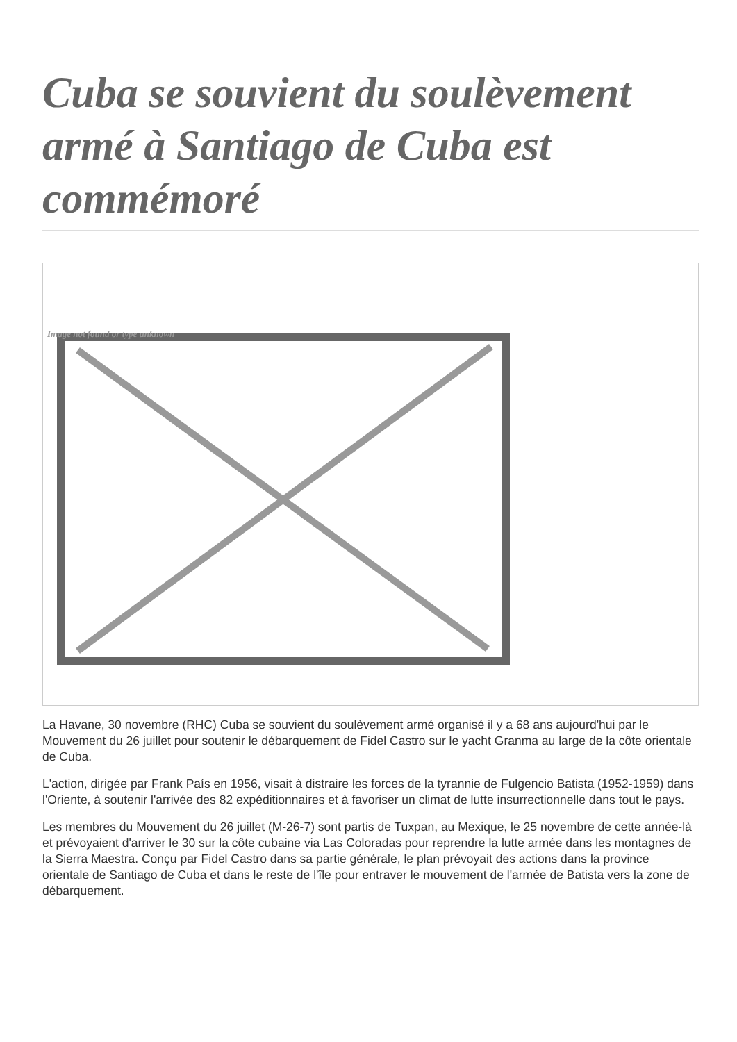Cuba se souvient du soulèvement armé à Santiago de Cuba est commémoré
Image not found or type unknown
La Havane, 30 novembre (RHC) Cuba se souvient du soulèvement armé organisé il y a 68 ans aujourd'hui par le Mouvement du 26 juillet pour soutenir le débarquement de Fidel Castro sur le yacht Granma au large de la côte orientale de Cuba.
L'action, dirigée par Frank País en 1956, visait à distraire les forces de la tyrannie de Fulgencio Batista (1952-1959) dans l'Oriente, à soutenir l'arrivée des 82 expéditionnaires et à favoriser un climat de lutte insurrectionnelle dans tout le pays.
Les membres du Mouvement du 26 juillet (M-26-7) sont partis de Tuxpan, au Mexique, le 25 novembre de cette année-là et prévoyaient d'arriver le 30 sur la côte cubaine via Las Coloradas pour reprendre la lutte armée dans les montagnes de la Sierra Maestra. Conçu par Fidel Castro dans sa partie générale, le plan prévoyait des actions dans la province orientale de Santiago de Cuba et dans le reste de l'île pour entraver le mouvement de l'armée de Batista vers la zone de débarquement.